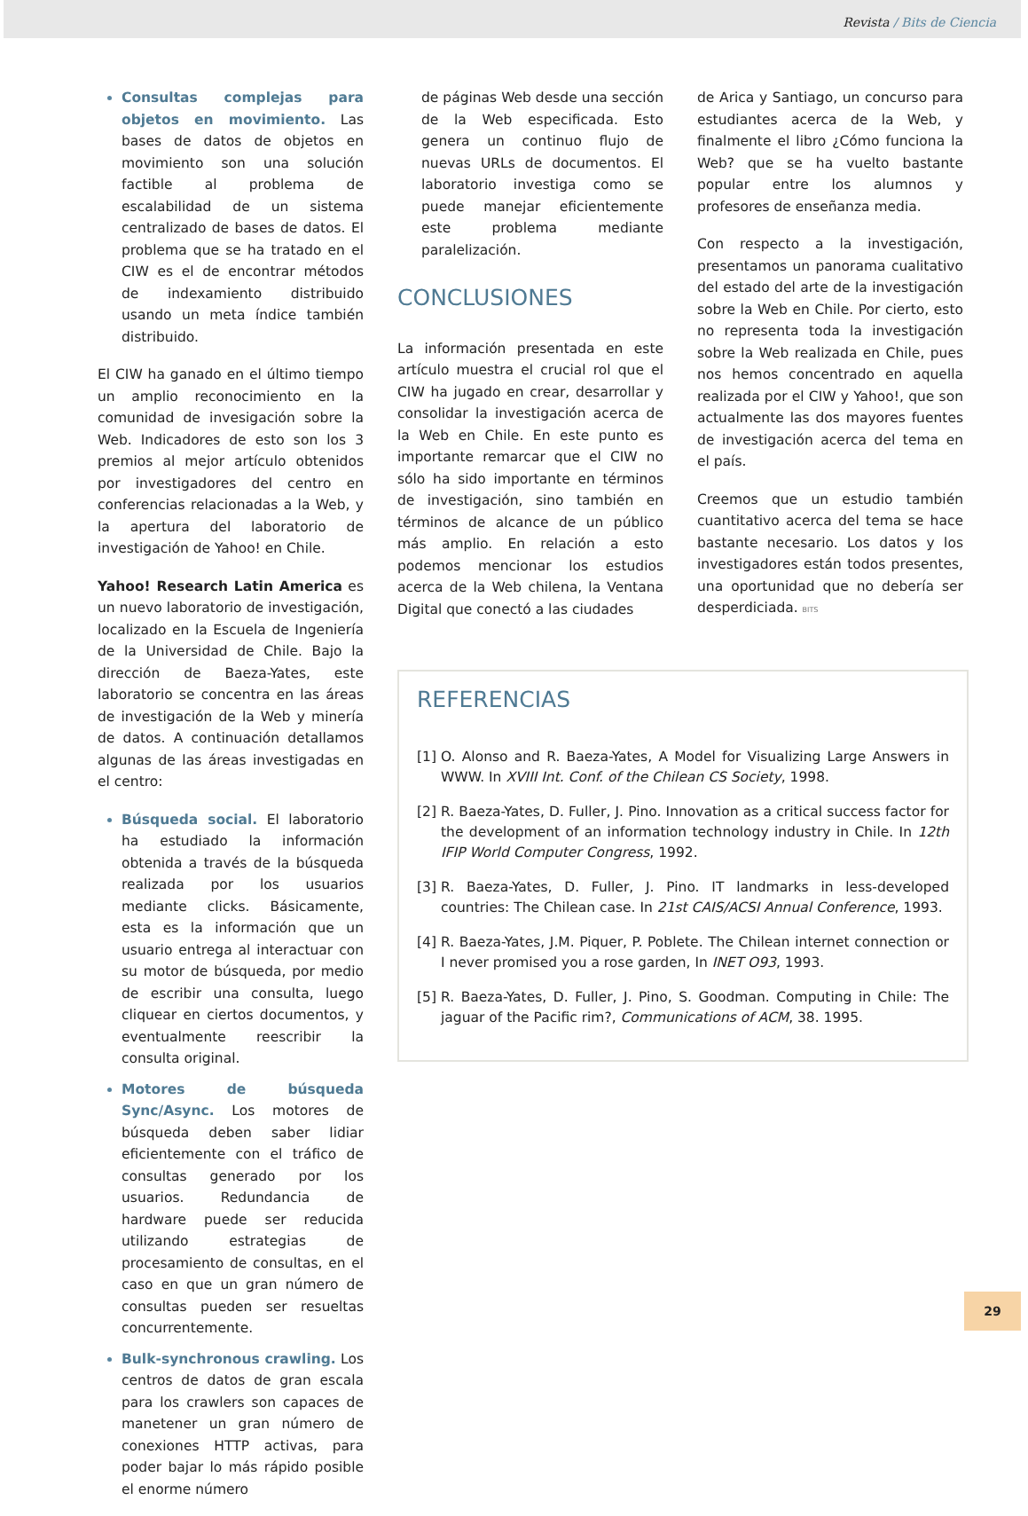Revista / Bits de Ciencia
Consultas complejas para objetos en movimiento. Las bases de datos de objetos en movimiento son una solución factible al problema de escalabilidad de un sistema centralizado de bases de datos. El problema que se ha tratado en el CIW es el de encontrar métodos de indexamiento distribuido usando un meta índice también distribuido.
El CIW ha ganado en el último tiempo un amplio reconocimiento en la comunidad de invesigación sobre la Web. Indicadores de esto son los 3 premios al mejor artículo obtenidos por investigadores del centro en conferencias relacionadas a la Web, y la apertura del laboratorio de investigación de Yahoo! en Chile.
Yahoo! Research Latin America es un nuevo laboratorio de investigación, localizado en la Escuela de Ingeniería de la Universidad de Chile. Bajo la dirección de Baeza-Yates, este laboratorio se concentra en las áreas de investigación de la Web y minería de datos. A continuación detallamos algunas de las áreas investigadas en el centro:
Búsqueda social. El laboratorio ha estudiado la información obtenida a través de la búsqueda realizada por los usuarios mediante clicks. Básicamente, esta es la información que un usuario entrega al interactuar con su motor de búsqueda, por medio de escribir una consulta, luego cliquear en ciertos documentos, y eventualmente reescribir la consulta original.
Motores de búsqueda Sync/Async. Los motores de búsqueda deben saber lidiar eficientemente con el tráfico de consultas generado por los usuarios. Redundancia de hardware puede ser reducida utilizando estrategias de procesamiento de consultas, en el caso en que un gran número de consultas pueden ser resueltas concurrentemente.
Bulk-synchronous crawling. Los centros de datos de gran escala para los crawlers son capaces de manetener un gran número de conexiones HTTP activas, para poder bajar lo más rápido posible el enorme número
de páginas Web desde una sección de la Web especificada. Esto genera un continuo flujo de nuevas URLs de documentos. El laboratorio investiga como se puede manejar eficientemente este problema mediante paralelización.
CONCLUSIONES
La información presentada en este artículo muestra el crucial rol que el CIW ha jugado en crear, desarrollar y consolidar la investigación acerca de la Web en Chile. En este punto es importante remarcar que el CIW no sólo ha sido importante en términos de investigación, sino también en términos de alcance de un público más amplio. En relación a esto podemos mencionar los estudios acerca de la Web chilena, la Ventana Digital que conectó a las ciudades
de Arica y Santiago, un concurso para estudiantes acerca de la Web, y finalmente el libro ¿Cómo funciona la Web? que se ha vuelto bastante popular entre los alumnos y profesores de enseñanza media.
Con respecto a la investigación, presentamos un panorama cualitativo del estado del arte de la investigación sobre la Web en Chile. Por cierto, esto no representa toda la investigación sobre la Web realizada en Chile, pues nos hemos concentrado en aquella realizada por el CIW y Yahoo!, que son actualmente las dos mayores fuentes de investigación acerca del tema en el país.
Creemos que un estudio también cuantitativo acerca del tema se hace bastante necesario. Los datos y los investigadores están todos presentes, una oportunidad que no debería ser desperdiciada. BITS
REFERENCIAS
[1] O. Alonso and R. Baeza-Yates, A Model for Visualizing Large Answers in WWW. In XVIII Int. Conf. of the Chilean CS Society, 1998.
[2] R. Baeza-Yates, D. Fuller, J. Pino. Innovation as a critical success factor for the development of an information technology industry in Chile. In 12th IFIP World Computer Congress, 1992.
[3] R. Baeza-Yates, D. Fuller, J. Pino. IT landmarks in less-developed countries: The Chilean case. In 21st CAIS/ACSI Annual Conference, 1993.
[4] R. Baeza-Yates, J.M. Piquer, P. Poblete. The Chilean internet connection or I never promised you a rose garden, In INET O93, 1993.
[5] R. Baeza-Yates, D. Fuller, J. Pino, S. Goodman. Computing in Chile: The jaguar of the Pacific rim?, Communications of ACM, 38. 1995.
29